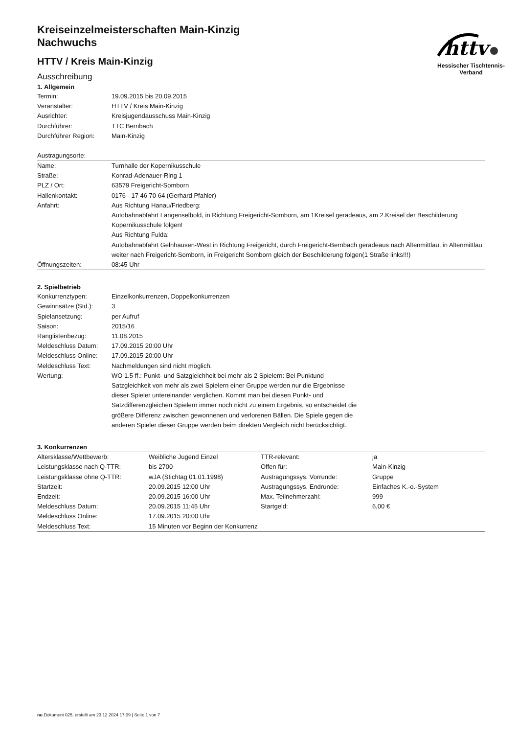httv
Hessischer Tischtennis-Verband
Kreiseinzelmeisterschaften Main-Kinzig
Nachwuchs
HTTV / Kreis Main-Kinzig
Ausschreibung
1. Allgemein
| Termin: | 19.09.2015 bis 20.09.2015 |
| Veranstalter: | HTTV / Kreis Main-Kinzig |
| Ausrichter: | Kreisjugendausschuss Main-Kinzig |
| Durchführer: | TTC Bernbach |
| Durchführer Region: | Main-Kinzig |
Austragungsorte:
| Name: | Turnhalle der Kopernikusschule |
| Straße: | Konrad-Adenauer-Ring 1 |
| PLZ / Ort: | 63579 Freigericht-Somborn |
| Hallenkontakt: | 0176 - 17 46 70 64 (Gerhard Pfahler) |
| Anfahrt: | Aus Richtung Hanau/Friedberg: Autobahnabfahrt Langenselbold, in Richtung Freigericht-Somborn, am 1Kreisel geradeaus, am 2.Kreisel der Beschilderung Kopernikusschule folgen! Aus Richtung Fulda: Autobahnabfahrt Gelnhausen-West in Richtung Freigericht, durch Freigericht-Bernbach geradeaus nach Altenmittlau, in Altenmittlau weiter nach Freigericht-Somborn, in Freigericht Somborn gleich der Beschilderung folgen(1 Straße links!!!) |
| Öffnungszeiten: | 08:45 Uhr |
2. Spielbetrieb
| Konkurrenztypen: | Einzelkonkurrenzen, Doppelkonkurrenzen |
| Gewinnsätze (Std.): | 3 |
| Spielansetzung: | per Aufruf |
| Saison: | 2015/16 |
| Ranglistenbezug: | 11.08.2015 |
| Meldeschluss Datum: | 17.09.2015 20:00 Uhr |
| Meldeschluss Online: | 17.09.2015 20:00 Uhr |
| Meldeschluss Text: | Nachmeldungen sind nicht möglich. |
| Wertung: | WO 1.5 ff.: Punkt- und Satzgleichheit bei mehr als 2 Spielern: Bei Punktund Satzgleichkeit von mehr als zwei Spielern einer Gruppe werden nur die Ergebnisse dieser Spieler untereinander verglichen. Kommt man bei diesen Punkt- und Satzdifferenzgleichen Spielern immer noch nicht zu einem Ergebnis, so entscheidet die größere Differenz zwischen gewonnenen und verlorenen Bällen. Die Spiele gegen die anderen Spieler dieser Gruppe werden beim direkten Vergleich nicht berücksichtigt. |
3. Konkurrenzen
| Altersklasse/Wettbewerb: | Weibliche Jugend Einzel | TTR-relevant: | ja |
| Leistungsklasse nach Q-TTR: | bis 2700 | Offen für: | Main-Kinzig |
| Leistungsklasse ohne Q-TTR: | wJA (Stichtag 01.01.1998) | Austragungssys. Vorrunde: | Gruppe |
| Startzeit: | 20.09.2015 12:00 Uhr | Austragungssys. Endrunde: | Einfaches K.-o.-System |
| Endzeit: | 20.09.2015 16:00 Uhr | Max. Teilnehmerzahl: | 999 |
| Meldeschluss Datum: | 20.09.2015 11:45 Uhr | Startgeld: | 6,00 € |
| Meldeschluss Online: | 17.09.2015 20:00 Uhr | | |
| Meldeschluss Text: | 15 Minuten vor Beginn der Konkurrenz | | |
nu.Dokument 025, erstellt am 23.12.2024 17:09 | Seite 1 von 7